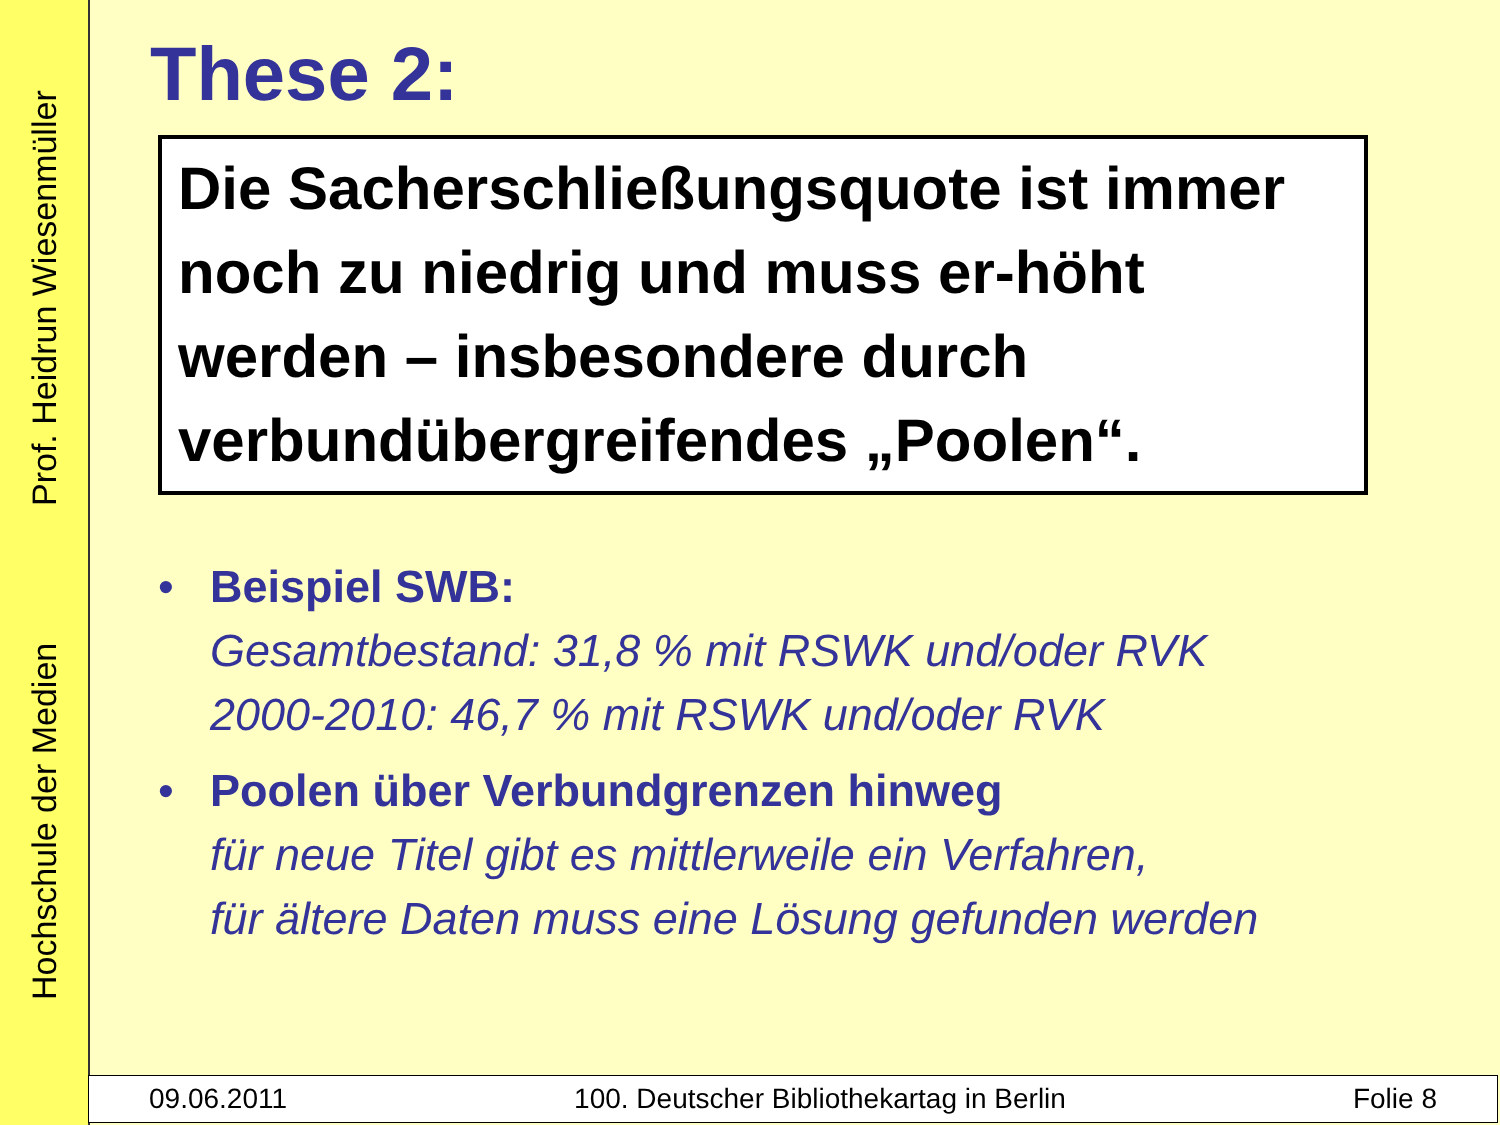Hochschule der Medien Prof. Heidrun Wiesenmüller
These 2:
Die Sacherschließungsquote ist immer noch zu niedrig und muss er-höht werden – insbesondere durch verbundübergreifendes „Poolen“.
• Beispiel SWB:
Gesamtbestand: 31,8 % mit RSWK und/oder RVK
2000-2010: 46,7 % mit RSWK und/oder RVK
• Poolen über Verbundgrenzen hinweg
für neue Titel gibt es mittlerweile ein Verfahren,
für ältere Daten muss eine Lösung gefunden werden
09.06.2011 100. Deutscher Bibliothekartag in Berlin Folie 8